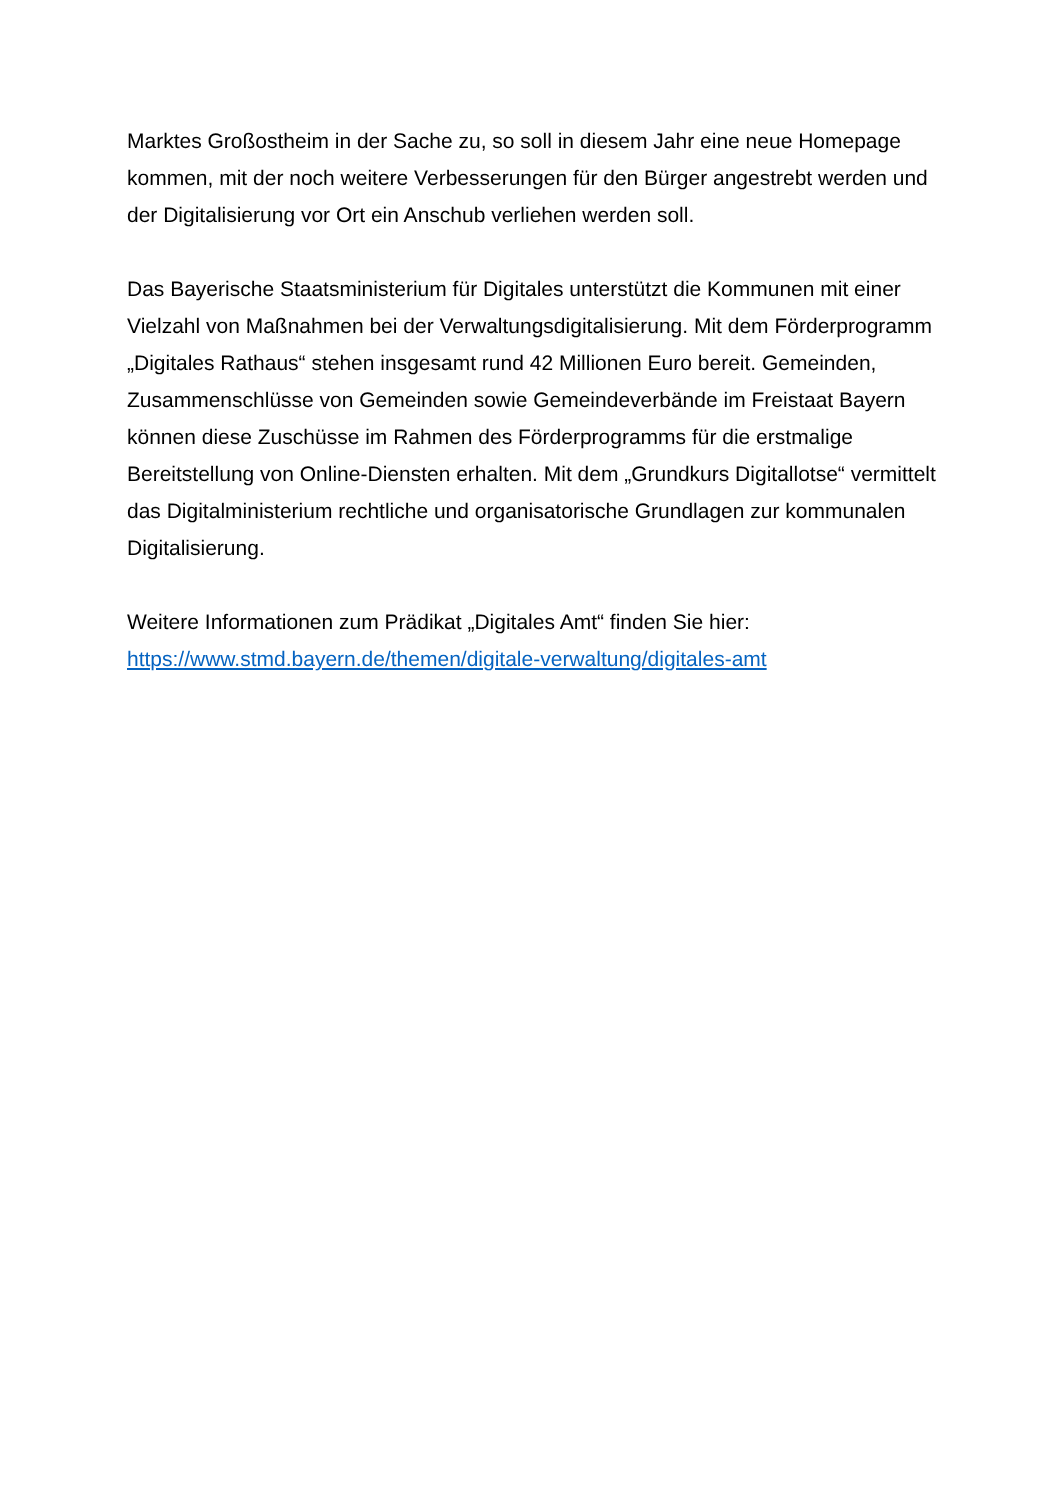Marktes Großostheim in der Sache zu, so soll in diesem Jahr eine neue Homepage kommen, mit der noch weitere Verbesserungen für den Bürger angestrebt werden und der Digitalisierung vor Ort ein Anschub verliehen werden soll.
Das Bayerische Staatsministerium für Digitales unterstützt die Kommunen mit einer Vielzahl von Maßnahmen bei der Verwaltungsdigitalisierung. Mit dem Förderprogramm „Digitales Rathaus“ stehen insgesamt rund 42 Millionen Euro bereit. Gemeinden, Zusammenschlüsse von Gemeinden sowie Gemeindeverbände im Freistaat Bayern können diese Zuschüsse im Rahmen des Förderprogramms für die erstmalige Bereitstellung von Online-Diensten erhalten. Mit dem „Grundkurs Digitallotse“ vermittelt das Digitalministerium rechtliche und organisatorische Grundlagen zur kommunalen Digitalisierung.
Weitere Informationen zum Prädikat „Digitales Amt“ finden Sie hier:
https://www.stmd.bayern.de/themen/digitale-verwaltung/digitales-amt